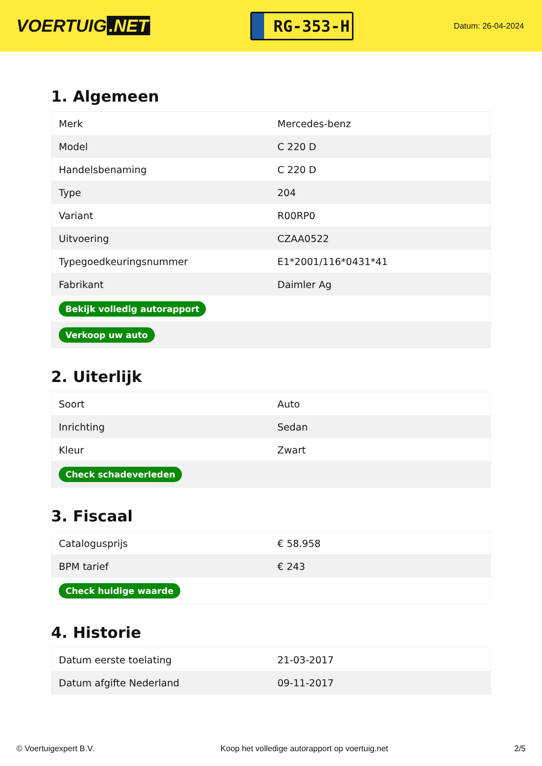VOERTUIG.NET
RG-353-H
Datum: 26-04-2024
1. Algemeen
| Merk | Mercedes-benz |
| Model | C 220 D |
| Handelsbenaming | C 220 D |
| Type | 204 |
| Variant | R00RP0 |
| Uitvoering | CZAA0522 |
| Typegoedkeuringsnummer | E1*2001/116*0431*41 |
| Fabrikant | Daimler Ag |
| Bekijk volledig autorapport | |
| Verkoop uw auto | |
2. Uiterlijk
| Soort | Auto |
| Inrichting | Sedan |
| Kleur | Zwart |
| Check schadeverleden | |
3. Fiscaal
| Catalogusprijs | € 58.958 |
| BPM tarief | € 243 |
| Check huidige waarde | |
4. Historie
| Datum eerste toelating | 21-03-2017 |
| Datum afgifte Nederland | 09-11-2017 |
© Voertuigexpert B.V. Koop het volledige autorapport op voertuig.net 2/5